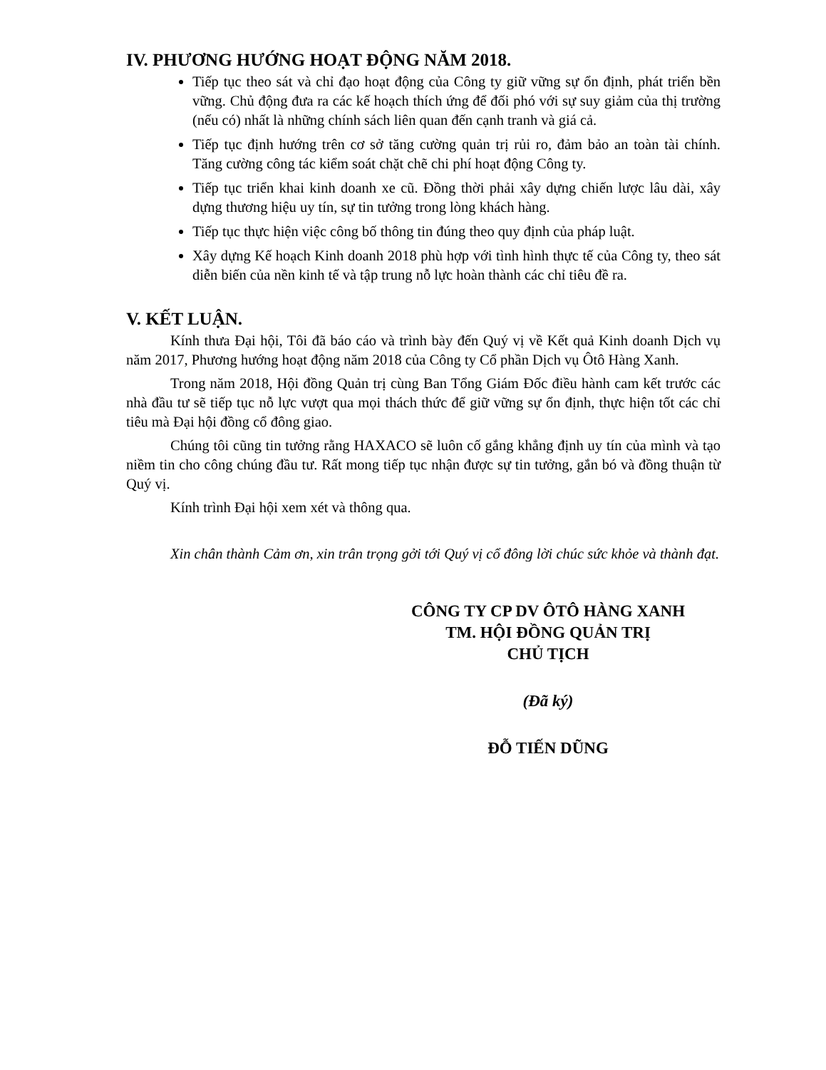IV. PHƯƠNG HƯỚNG HOẠT ĐỘNG NĂM 2018.
Tiếp tục theo sát và chỉ đạo hoạt động của Công ty giữ vững sự ổn định, phát triển bền vững. Chủ động đưa ra các kế hoạch thích ứng để đối phó với sự suy giảm của thị trường (nếu có) nhất là những chính sách liên quan đến cạnh tranh và giá cả.
Tiếp tục định hướng trên cơ sở tăng cường quản trị rủi ro, đảm bảo an toàn tài chính. Tăng cường công tác kiểm soát chặt chẽ chi phí hoạt động Công ty.
Tiếp tục triển khai kinh doanh xe cũ. Đồng thời phải xây dựng chiến lược lâu dài, xây dựng thương hiệu uy tín, sự tin tưởng trong lòng khách hàng.
Tiếp tục thực hiện việc công bố thông tin đúng theo quy định của pháp luật.
Xây dựng Kế hoạch Kinh doanh 2018 phù hợp với tình hình thực tế của Công ty, theo sát diễn biến của nền kinh tế và tập trung nỗ lực hoàn thành các chỉ tiêu đề ra.
V. KẾT LUẬN.
Kính thưa Đại hội, Tôi đã báo cáo và trình bày đến Quý vị về Kết quả Kinh doanh Dịch vụ năm 2017, Phương hướng hoạt động năm 2018 của Công ty Cổ phần Dịch vụ Ôtô Hàng Xanh.
Trong năm 2018, Hội đồng Quản trị cùng Ban Tổng Giám Đốc điều hành cam kết trước các nhà đầu tư sẽ tiếp tục nỗ lực vượt qua mọi thách thức để giữ vững sự ổn định, thực hiện tốt các chỉ tiêu mà Đại hội đồng cổ đông giao.
Chúng tôi cũng tin tưởng rằng HAXACO sẽ luôn cố gắng khẳng định uy tín của mình và tạo niềm tin cho công chúng đầu tư. Rất mong tiếp tục nhận được sự tin tưởng, gắn bó và đồng thuận từ Quý vị.
Kính trình Đại hội xem xét và thông qua.
Xin chân thành Cảm ơn, xin trân trọng gởi tới Quý vị cổ đông lời chúc sức khỏe và thành đạt.
CÔNG TY CP DV ÔTÔ HÀNG XANH
TM. HỘI ĐỒNG QUẢN TRỊ
CHỦ TỊCH
(Đã ký)
ĐỖ TIẾN DŨNG